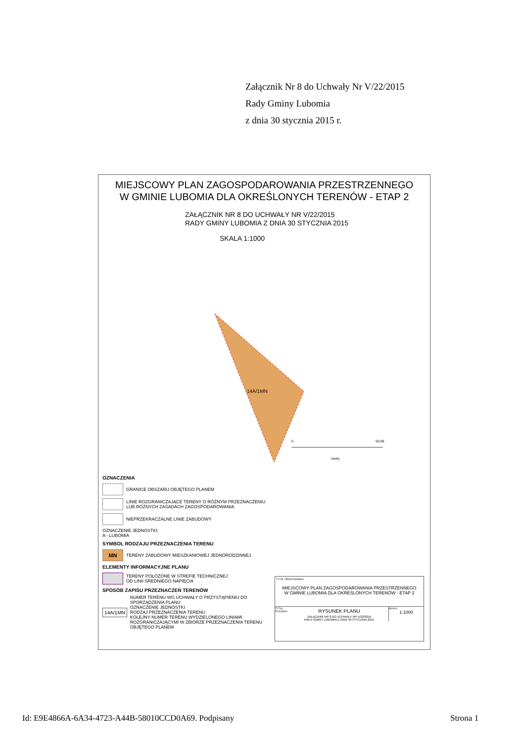Załącznik Nr 8 do Uchwały Nr V/22/2015
Rady Gminy Lubomia
z dnia 30 stycznia 2015 r.
MIEJSCOWY PLAN ZAGOSPODAROWANIA PRZESTRZENNEGO
W GMINIE LUBOMIA DLA OKREŚLONYCH TERENÓW - ETAP 2
ZAŁĄCZNIK NR 8 DO UCHWAŁY NR V/22/2015
RADY GMINY LUBOMIA Z DNIA 30 STYCZNIA 2015
SKALA 1:1000
14A/1MN
0
50,00
metry
OZNACZENIA
GRANICE OBSZARU OBJĘTEGO PLANEM
LINIE ROZGRANICZAJĄCE TERENY O RÓŻNYM PRZEZNACZENIU
LUB RÓŻNYCH ZASADACH ZAGOSPODAROWANIA
NIEPRZEKRACZALNE LINIE ZABUDOWY
OZNACZENIE JEDNOSTKI:
A - LUBOMIA
SYMBOL RODZAJU PRZEZNACZENIA TERENU
MN
TERENY ZABUDOWY MIESZKANIOWEJ JEDNORODZINNEJ
ELEMENTY INFORMACYJNE PLANU
TERENY POŁOŻONE W STREFIE TECHNICZNEJ
OD LINII ŚREDNIEGO NAPIĘCIA
SPOSÓB ZAPISU PRZEZNACZEŃ TERENÓW
14A/1MN
NUMER TERENU WG UCHWAŁY O PRZYSTĄPIENIU DO SPORZĄDZENIA PLANU
OZNACZENIE JEDNOSTKI
RODZAJ PRZEZNACZENIA TERENU
KOLEJNY NUMER TERENU WYDZIELONEGO LINIAMI ROZGRANICZAJĄCYMI W ZBIORZE PRZEZNACZENIA TERENU OBJĘTEGO PLANEM
TYTUŁ OPRACOWANIA:
MIEJSCOWY PLAN ZAGOSPODAROWANIA PRZESTRZENNEGO
W GMINIE LUBOMIA DLA OKREŚLONYCH TERENÓW - ETAP 2
TYTUŁ RYSUNKU:
RYSUNEK PLANU
ZAŁĄCZNIK NR 8 DO UCHWAŁY NR V/22/2015
RADY GMINY LUBOMIA Z DNIA 30 STYCZNIA 2015
SKALA:
1:1000
Id: E9E4866A-6A34-4723-A44B-58010CCD0A69. Podpisany
Strona 1